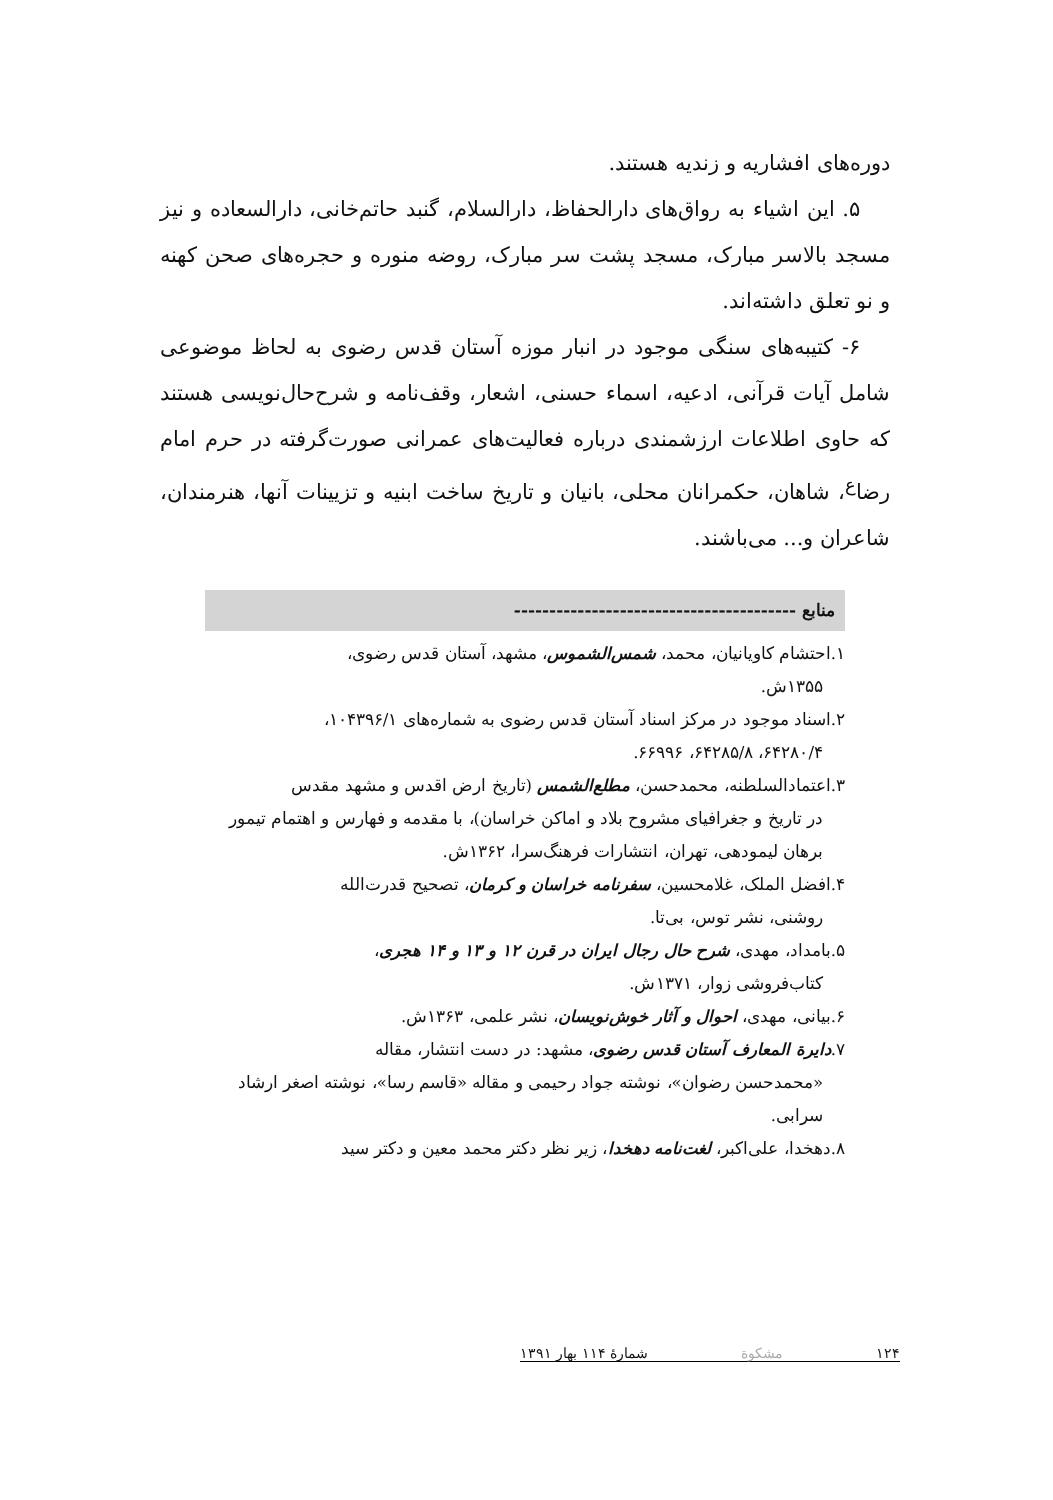دوره‌های افشاریه و زندیه هستند.
۵. این اشیاء به رواق‌های دارالحفاظ، دارالسلام، گنبد حاتم‌خانی، دارالسعاده و نیز مسجد بالاسر مبارک، مسجد پشت سر مبارک، روضه منوره و حجره‌های صحن کهنه و نو تعلق داشته‌اند.
۶- کتیبه‌های سنگی موجود در انبار موزه آستان قدس رضوی به لحاظ موضوعی شامل آیات قرآنی، ادعیه، اسماء حسنی، اشعار، وقف‌نامه و شرح‌حال‌نویسی هستند که حاوی اطلاعات ارزشمندی درباره فعالیت‌های عمرانی صورت‌گرفته در حرم امام رضا<sup>ع</sup>، شاهان، حکمرانان محلی، بانیان و تاریخ ساخت ابنیه و تزیینات آنها، هنرمندان، شاعران و... می‌باشند.
منابع ----------------------------------------
۱.احتشام کاویانیان، محمد، شمس‌الشموس، مشهد، آستان قدس رضوی،
۱۳۵۵ش.
۲.اسناد موجود در مرکز اسناد آستان قدس رضوی به شماره‌های ۱۰۴۳۹۶/۱،
۶۴۲۸۰/۴، ۶۴۲۸۵/۸، ۶۶۹۹۶.
۳.اعتمادالسلطنه، محمدحسن، مطلع‌الشمس (تاریخ ارض اقدس و مشهد مقدس
در تاریخ و جغرافیای مشروح بلاد و اماکن خراسان)، با مقدمه و فهارس و اهتمام تیمور برهان لیمودهی، تهران، انتشارات فرهنگ‌سرا، ۱۳۶۲ش.
۴.افضل الملک، غلامحسین، سفرنامه خراسان و کرمان، تصحیح قدرت‌الله
روشنی، نشر توس، بی‌تا.
۵.بامداد، مهدی، شرح حال رجال ایران در قرن ۱۲ و ۱۳ و ۱۴ هجری،
کتاب‌فروشی زوار، ۱۳۷۱ش.
۶.بیانی، مهدی، احوال و آثار خوش‌نویسان، نشر علمی، ۱۳۶۳ش.
۷.دایرة المعارف آستان قدس رضوی، مشهد: در دست انتشار، مقاله
«محمدحسن رضوان»، نوشته جواد رحیمی و مقاله «قاسم رسا»، نوشته اصغر ارشاد سرابی.
۸.دهخدا، علی‌اکبر، لغت‌نامه دهخدا، زیر نظر دکتر محمد معین و دکتر سید
۱۲۴ مشکوة شمارهٔ ۱۱۴ بهار ۱۳۹۱